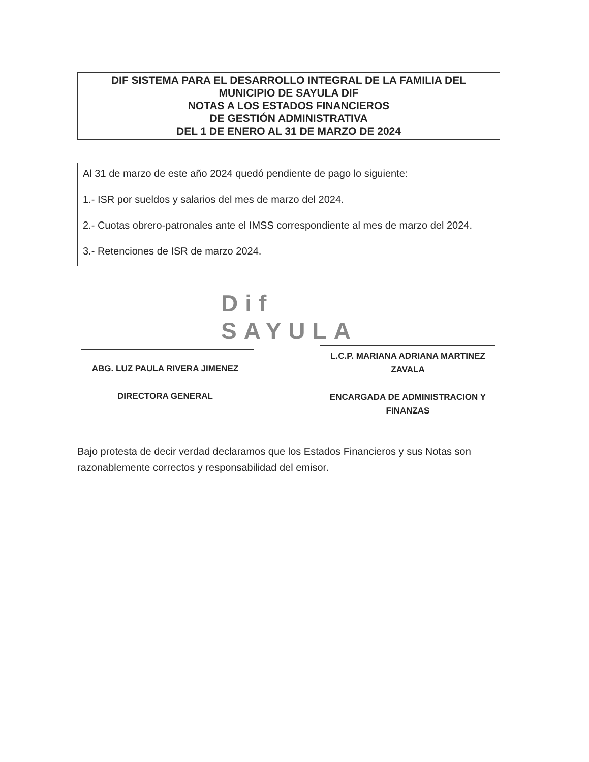DIF SISTEMA PARA EL DESARROLLO INTEGRAL DE LA FAMILIA DEL
MUNICIPIO DE SAYULA DIF
NOTAS A LOS ESTADOS FINANCIEROS
DE GESTIÓN ADMINISTRATIVA
DEL 1 DE ENERO AL 31 DE MARZO DE 2024
Al 31 de marzo de este año 2024 quedó pendiente de pago lo siguiente:
1.- ISR por sueldos y salarios del mes de marzo del 2024.
2.- Cuotas obrero-patronales ante el IMSS correspondiente al mes de marzo del 2024.
3.- Retenciones de ISR de marzo 2024.
Dif
SAYULA
ABG. LUZ PAULA RIVERA JIMENEZ
DIRECTORA GENERAL
L.C.P. MARIANA ADRIANA MARTINEZ ZAVALA
ENCARGADA DE ADMINISTRACION Y FINANZAS
Bajo protesta de decir verdad declaramos que los Estados Financieros y sus Notas son razonablemente correctos y responsabilidad del emisor.